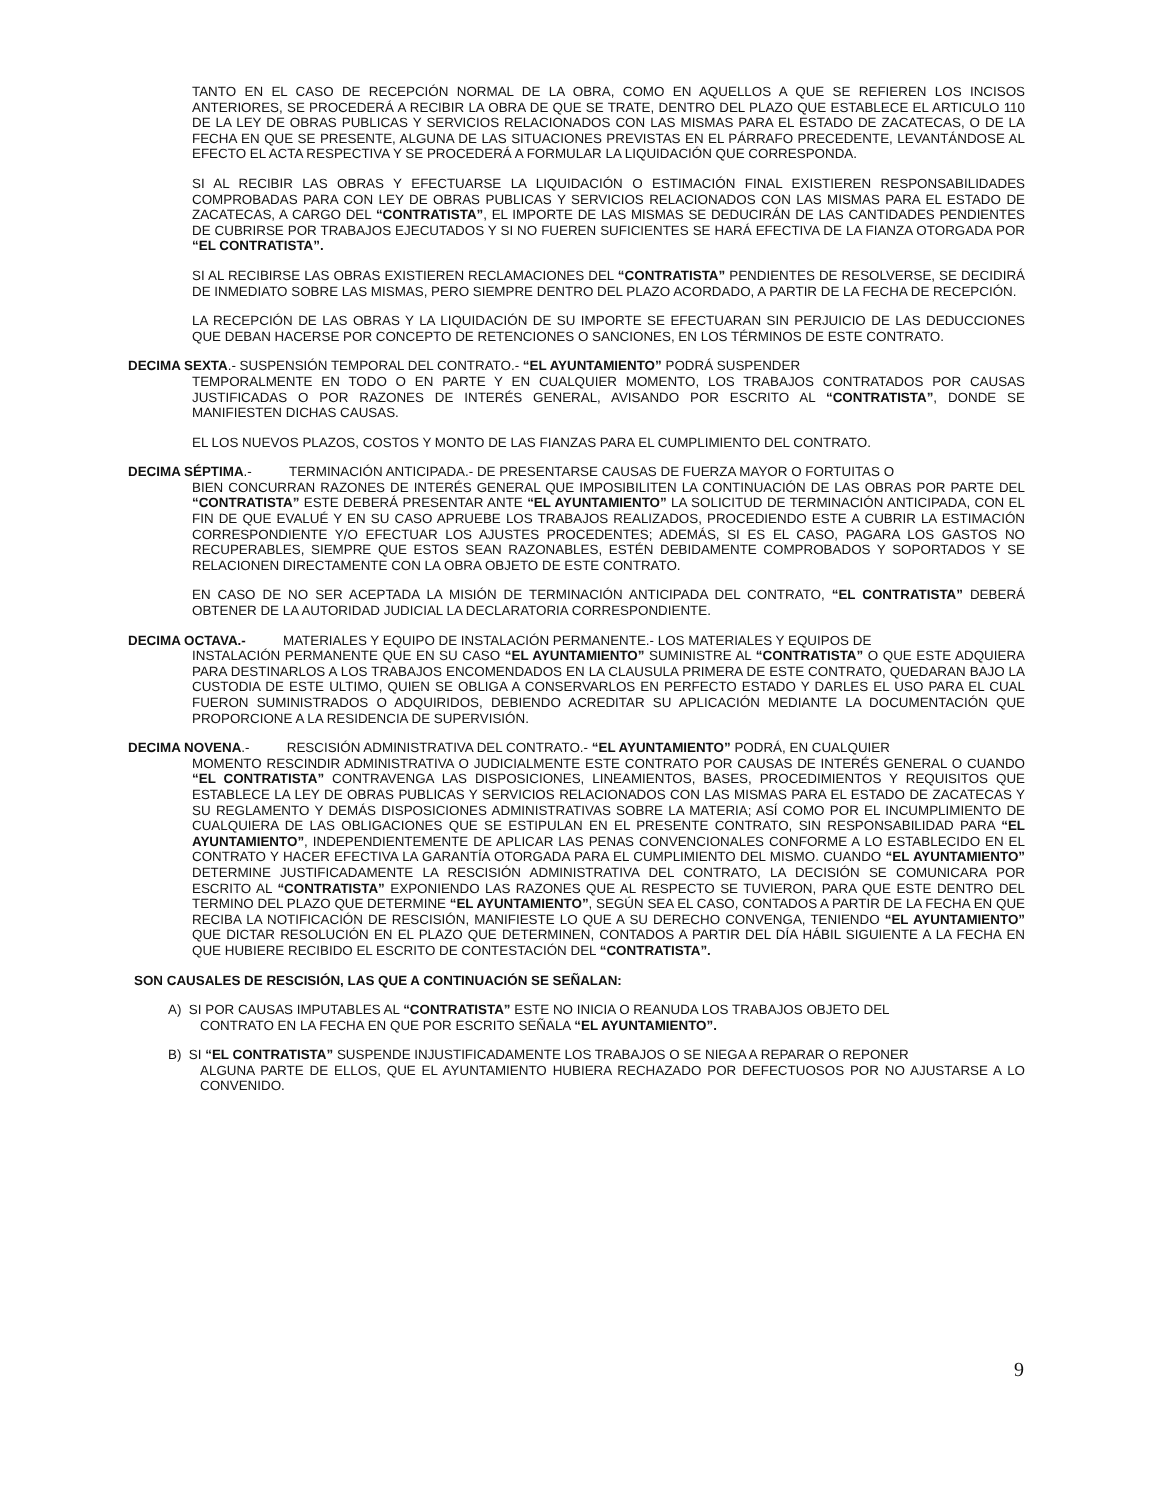TANTO EN EL CASO DE RECEPCIÓN NORMAL DE LA OBRA, COMO EN AQUELLOS A QUE SE REFIEREN LOS INCISOS ANTERIORES, SE PROCEDERÁ A RECIBIR LA OBRA DE QUE SE TRATE, DENTRO DEL PLAZO QUE ESTABLECE EL ARTICULO 110 DE LA LEY DE OBRAS PUBLICAS Y SERVICIOS RELACIONADOS CON LAS MISMAS PARA EL ESTADO DE ZACATECAS, O DE LA FECHA EN QUE SE PRESENTE, ALGUNA DE LAS SITUACIONES PREVISTAS EN EL PÁRRAFO PRECEDENTE, LEVANTÁNDOSE AL EFECTO EL ACTA RESPECTIVA Y SE PROCEDERÁ A FORMULAR LA LIQUIDACIÓN QUE CORRESPONDA.
SI AL RECIBIR LAS OBRAS Y EFECTUARSE LA LIQUIDACIÓN O ESTIMACIÓN FINAL EXISTIEREN RESPONSABILIDADES COMPROBADAS PARA CON LEY DE OBRAS PUBLICAS Y SERVICIOS RELACIONADOS CON LAS MISMAS PARA EL ESTADO DE ZACATECAS, A CARGO DEL “CONTRATISTA”, EL IMPORTE DE LAS MISMAS SE DEDUCIRÁN DE LAS CANTIDADES PENDIENTES DE CUBRIRSE POR TRABAJOS EJECUTADOS Y SI NO FUEREN SUFICIENTES SE HARÁ EFECTIVA DE LA FIANZA OTORGADA POR “EL CONTRATISTA”.
SI AL RECIBIRSE LAS OBRAS EXISTIEREN RECLAMACIONES DEL “CONTRATISTA” PENDIENTES DE RESOLVERSE, SE DECIDIRÁ DE INMEDIATO SOBRE LAS MISMAS, PERO SIEMPRE DENTRO DEL PLAZO ACORDADO, A PARTIR DE LA FECHA DE RECEPCIÓN.
LA RECEPCIÓN DE LAS OBRAS Y LA LIQUIDACIÓN DE SU IMPORTE SE EFECTUARAN SIN PERJUICIO DE LAS DEDUCCIONES QUE DEBAN HACERSE POR CONCEPTO DE RETENCIONES O SANCIONES, EN LOS TÉRMINOS DE ESTE CONTRATO.
DECIMA SEXTA.- SUSPENSIÓN TEMPORAL DEL CONTRATO.- “EL AYUNTAMIENTO” PODRÁ SUSPENDER
TEMPORALMENTE EN TODO O EN PARTE Y EN CUALQUIER MOMENTO, LOS TRABAJOS CONTRATADOS POR CAUSAS JUSTIFICADAS O POR RAZONES DE INTERÉS GENERAL, AVISANDO POR ESCRITO AL “CONTRATISTA”, DONDE SE MANIFIESTEN DICHAS CAUSAS.
EL LOS NUEVOS PLAZOS, COSTOS Y MONTO DE LAS FIANZAS PARA EL CUMPLIMIENTO DEL CONTRATO.
DECIMA SÉPTIMA.- TERMINACIÓN ANTICIPADA.- DE PRESENTARSE CAUSAS DE FUERZA MAYOR O FORTUITAS O
BIEN CONCURRAN RAZONES DE INTERÉS GENERAL QUE IMPOSIBILITEN LA CONTINUACIÓN DE LAS OBRAS POR PARTE DEL “CONTRATISTA” ESTE DEBERÁ PRESENTAR ANTE “EL AYUNTAMIENTO” LA SOLICITUD DE TERMINACIÓN ANTICIPADA, CON EL FIN DE QUE EVALUÉ Y EN SU CASO APRUEBE LOS TRABAJOS REALIZADOS, PROCEDIENDO ESTE A CUBRIR LA ESTIMACIÓN CORRESPONDIENTE Y/O EFECTUAR LOS AJUSTES PROCEDENTES; ADEMÁS, SI ES EL CASO, PAGARA LOS GASTOS NO RECUPERABLES, SIEMPRE QUE ESTOS SEAN RAZONABLES, ESTÉN DEBIDAMENTE COMPROBADOS Y SOPORTADOS Y SE RELACIONEN DIRECTAMENTE CON LA OBRA OBJETO DE ESTE CONTRATO.
EN CASO DE NO SER ACEPTADA LA MISIÓN DE TERMINACIÓN ANTICIPADA DEL CONTRATO, “EL CONTRATISTA” DEBERÁ OBTENER DE LA AUTORIDAD JUDICIAL LA DECLARATORIA CORRESPONDIENTE.
DECIMA OCTAVA.- MATERIALES Y EQUIPO DE INSTALACIÓN PERMANENTE.- LOS MATERIALES Y EQUIPOS DE
INSTALACIÓN PERMANENTE QUE EN SU CASO “EL AYUNTAMIENTO” SUMINISTRE AL “CONTRATISTA” O QUE ESTE ADQUIERA PARA DESTINARLOS A LOS TRABAJOS ENCOMENDADOS EN LA CLAUSULA PRIMERA DE ESTE CONTRATO, QUEDARAN BAJO LA CUSTODIA DE ESTE ULTIMO, QUIEN SE OBLIGA A CONSERVARLOS EN PERFECTO ESTADO Y DARLES EL USO PARA EL CUAL FUERON SUMINISTRADOS O ADQUIRIDOS, DEBIENDO ACREDITAR SU APLICACIÓN MEDIANTE LA DOCUMENTACIÓN QUE PROPORCIONE A LA RESIDENCIA DE SUPERVISIÓN.
DECIMA NOVENA.- RESCISIÓN ADMINISTRATIVA DEL CONTRATO.- “EL AYUNTAMIENTO” PODRÁ, EN CUALQUIER
MOMENTO RESCINDIR ADMINISTRATIVA O JUDICIALMENTE ESTE CONTRATO POR CAUSAS DE INTERÉS GENERAL O CUANDO “EL CONTRATISTA” CONTRAVENGA LAS DISPOSICIONES, LINEAMIENTOS, BASES, PROCEDIMIENTOS Y REQUISITOS QUE ESTABLECE LA LEY DE OBRAS PUBLICAS Y SERVICIOS RELACIONADOS CON LAS MISMAS PARA EL ESTADO DE ZACATECAS Y SU REGLAMENTO Y DEMÁS DISPOSICIONES ADMINISTRATIVAS SOBRE LA MATERIA; ASÍ COMO POR EL INCUMPLIMIENTO DE CUALQUIERA DE LAS OBLIGACIONES QUE SE ESTIPULAN EN EL PRESENTE CONTRATO, SIN RESPONSABILIDAD PARA “EL AYUNTAMIENTO”, INDEPENDIENTEMENTE DE APLICAR LAS PENAS CONVENCIONALES CONFORME A LO ESTABLECIDO EN EL CONTRATO Y HACER EFECTIVA LA GARANTÍA OTORGADA PARA EL CUMPLIMIENTO DEL MISMO. CUANDO “EL AYUNTAMIENTO” DETERMINE JUSTIFICADAMENTE LA RESCISIÓN ADMINISTRATIVA DEL CONTRATO, LA DECISIÓN SE COMUNICARA POR ESCRITO AL “CONTRATISTA” EXPONIENDO LAS RAZONES QUE AL RESPECTO SE TUVIERON, PARA QUE ESTE DENTRO DEL TERMINO DEL PLAZO QUE DETERMINE “EL AYUNTAMIENTO”, SEGÚN SEA EL CASO, CONTADOS A PARTIR DE LA FECHA EN QUE RECIBA LA NOTIFICACIÓN DE RESCISIÓN, MANIFIESTE LO QUE A SU DERECHO CONVENGA, TENIENDO “EL AYUNTAMIENTO” QUE DICTAR RESOLUCIÓN EN EL PLAZO QUE DETERMINEN, CONTADOS A PARTIR DEL DÍA HÁBIL SIGUIENTE A LA FECHA EN QUE HUBIERE RECIBIDO EL ESCRITO DE CONTESTACIÓN DEL “CONTRATISTA”.
SON CAUSALES DE RESCISIÓN, LAS QUE A CONTINUACIÓN SE SEÑALAN:
A) SI POR CAUSAS IMPUTABLES AL “CONTRATISTA” ESTE NO INICIA O REANUDA LOS TRABAJOS OBJETO DEL
CONTRATO EN LA FECHA EN QUE POR ESCRITO SEÑALA “EL AYUNTAMIENTO”.
B) SI “EL CONTRATISTA” SUSPENDE INJUSTIFICADAMENTE LOS TRABAJOS O SE NIEGA A REPARAR O REPONER
ALGUNA PARTE DE ELLOS, QUE EL AYUNTAMIENTO HUBIERA RECHAZADO POR DEFECTUOSOS POR NO AJUSTARSE A LO CONVENIDO.
9